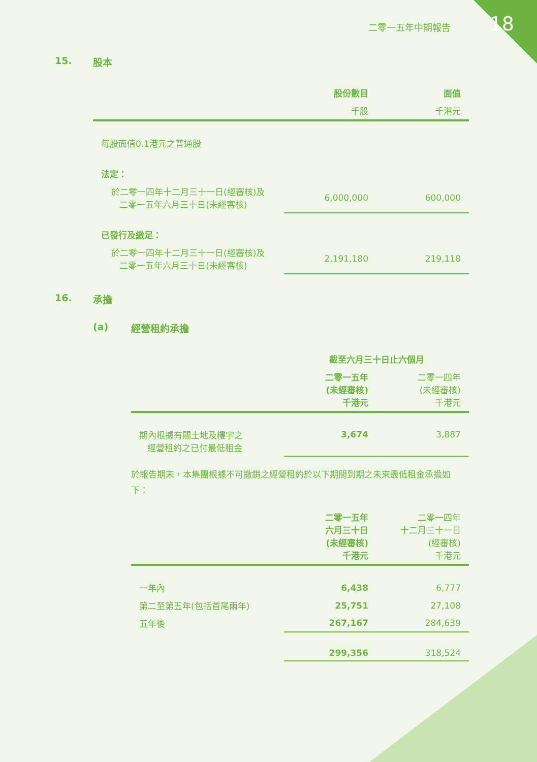二零一五年中期報告 18
15. 股本
| | 股份數目 | 面值 |
| | 千股 | 千港元 |
| 每股面值0.1港元之普通股 | | |
| 法定： | | |
| 於二零一四年十二月三十一日(經審核)及 二零一五年六月三十日(未經審核) | 6,000,000 | 600,000 |
| 已發行及繳足： | | |
| 於二零一四年十二月三十一日(經審核)及 二零一五年六月三十日(未經審核) | 2,191,180 | 219,118 |
16. 承擔
(a) 經營租約承擔
| | 截至六月三十日止六個月 | |
| | 二零一五年 (未經審核) 千港元 | 二零一四年 (未經審核) 千港元 |
| 期內根據有關土地及樓宇之 經營租約之已付最低租金 | 3,674 | 3,887 |
於報告期末，本集團根據不可撤銷之經營租約於以下期間到期之未來最低租金承擔如下：
| | 二零一五年 六月三十日 (未經審核) 千港元 | 二零一四年 十二月三十一日 (經審核) 千港元 |
| 一年內 | 6,438 | 6,777 |
| 第二至第五年(包括首尾兩年) | 25,751 | 27,108 |
| 五年後 | 267,167 | 284,639 |
| | 299,356 | 318,524 |